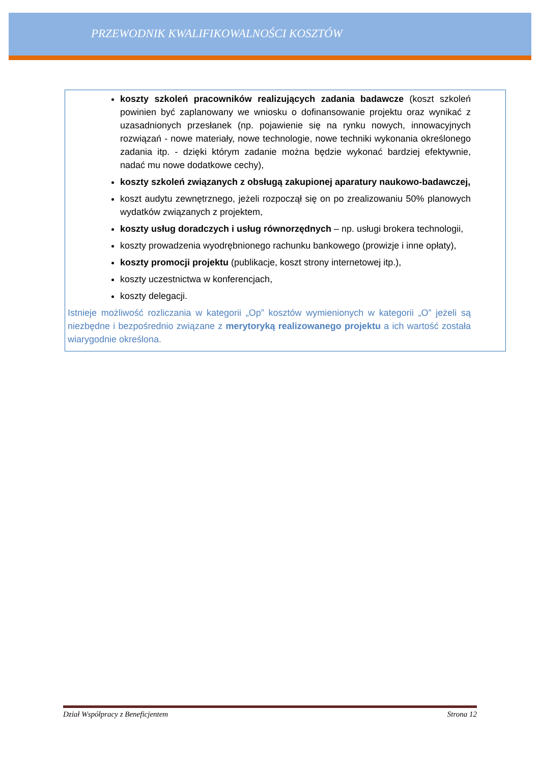PRZEWODNIK KWALIFIKOWALNOŚCI KOSZTÓW
koszty szkoleń pracowników realizujących zadania badawcze (koszt szkoleń powinien być zaplanowany we wniosku o dofinansowanie projektu oraz wynikać z uzasadnionych przesłanek (np. pojawienie się na rynku nowych, innowacyjnych rozwiązań - nowe materiały, nowe technologie, nowe techniki wykonania określonego zadania itp. - dzięki którym zadanie można będzie wykonać bardziej efektywnie, nadać mu nowe dodatkowe cechy),
koszty szkoleń związanych z obsługą zakupionej aparatury naukowo-badawczej,
koszt audytu zewnętrznego, jeżeli rozpoczął się on po zrealizowaniu 50% planowych wydatków związanych z projektem,
koszty usług doradczych i usług równorzędnych – np. usługi brokera technologii,
koszty prowadzenia wyodrębnionego rachunku bankowego (prowizje i inne opłaty),
koszty promocji projektu (publikacje, koszt strony internetowej itp.),
koszty uczestnictwa w konferencjach,
koszty delegacji.
Istnieje możliwość rozliczania w kategorii „Op” kosztów wymienionych w kategorii „O” jeżeli są niezbędne i bezpośrednio związane z merytoryką realizowanego projektu a ich wartość została wiarygodnie określona.
Dział Współpracy z Beneficjentem Strona 12